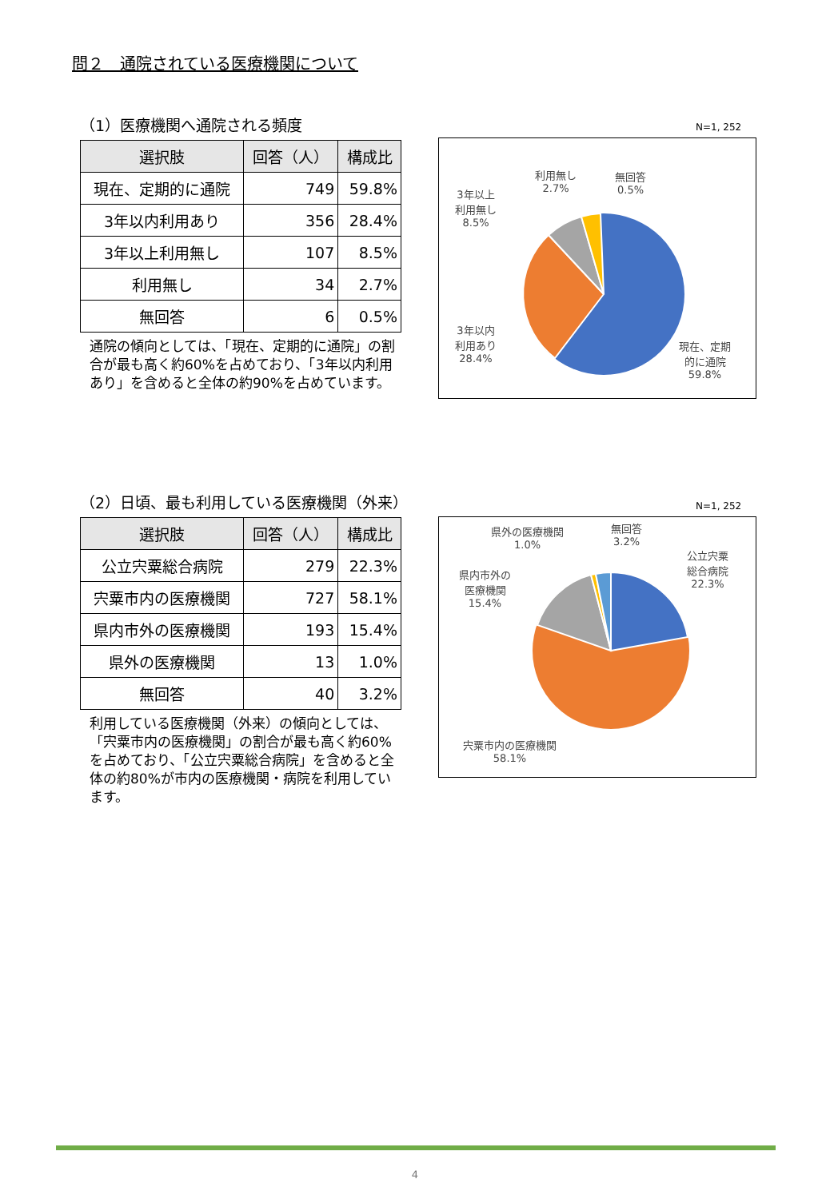問２　通院されている医療機関について
（1）医療機関へ通院される頻度
| 選択肢 | 回答（人） | 構成比 |
| --- | --- | --- |
| 現在、定期的に通院 | 749 | 59.8% |
| 3年以内利用あり | 356 | 28.4% |
| 3年以上利用無し | 107 | 8.5% |
| 利用無し | 34 | 2.7% |
| 無回答 | 6 | 0.5% |
通院の傾向としては、「現在、定期的に通院」の割合が最も高く約60%を占めており、「3年以内利用あり」を含めると全体の約90%を占めています。
N=1, 252
3年以上
利用無し
8.5%
利用無し
2.7%
無回答
0.5%
3年以内
利用あり
28.4%
現在、定期
的に通院
59.8%
（2）日頃、最も利用している医療機関（外来）
| 選択肢 | 回答（人） | 構成比 |
| --- | --- | --- |
| 公立宍粟総合病院 | 279 | 22.3% |
| 宍粟市内の医療機関 | 727 | 58.1% |
| 県内市外の医療機関 | 193 | 15.4% |
| 県外の医療機関 | 13 | 1.0% |
| 無回答 | 40 | 3.2% |
利用している医療機関（外来）の傾向としては、「宍粟市内の医療機関」の割合が最も高く約60%を占めており、「公立宍粟総合病院」を含めると全体の約80%が市内の医療機関・病院を利用しています。
N=1, 252
県外の医療機関
1.0%
無回答
3.2%
公立宍粟
総合病院
22.3%
県内市外の
医療機関
15.4%
宍粟市内の医療機関
58.1%
4